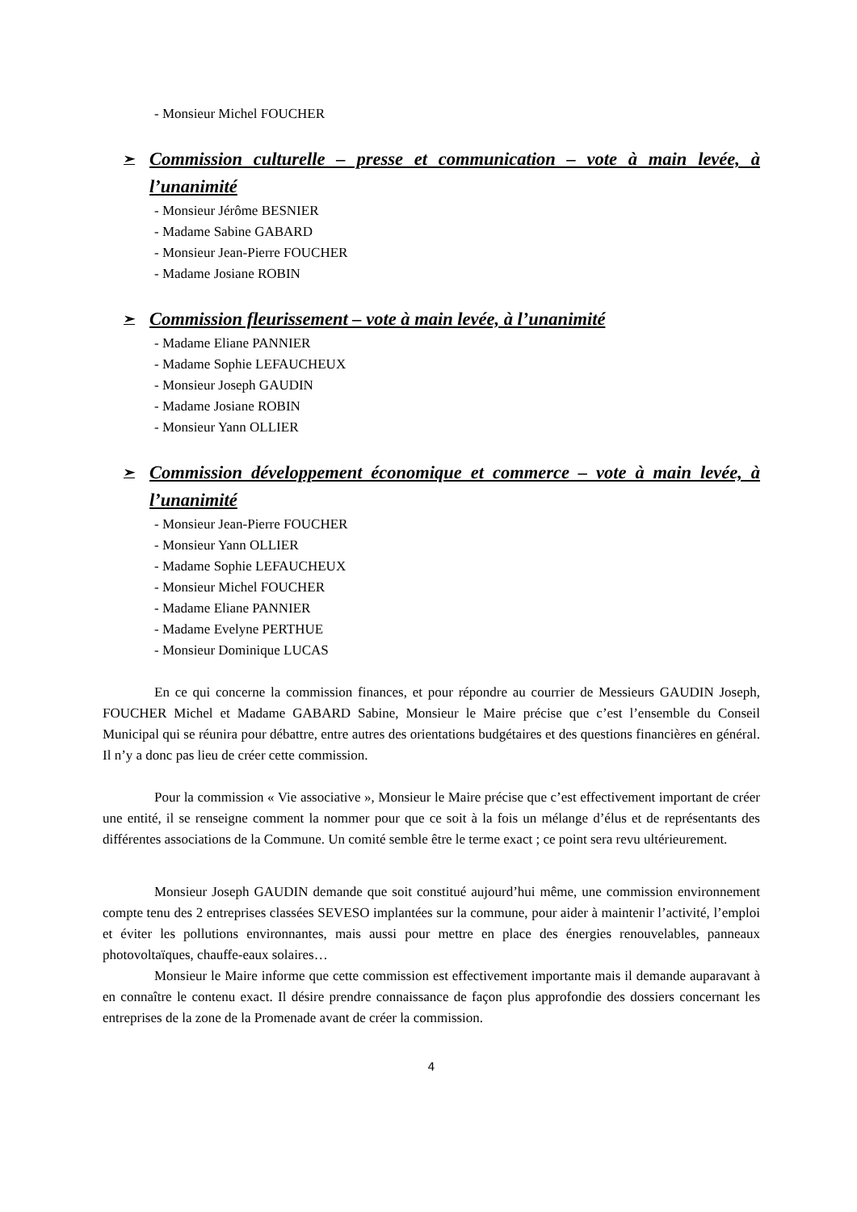- Monsieur Michel FOUCHER
➢ Commission culturelle – presse et communication – vote à main levée, à l’unanimité
- Monsieur Jérôme BESNIER
- Madame Sabine GABARD
- Monsieur Jean-Pierre FOUCHER
- Madame Josiane ROBIN
➢ Commission fleurissement – vote à main levée, à l’unanimité
- Madame Eliane PANNIER
- Madame Sophie LEFAUCHEUX
- Monsieur Joseph GAUDIN
- Madame Josiane ROBIN
- Monsieur Yann OLLIER
➢ Commission développement économique et commerce – vote à main levée, à l’unanimité
- Monsieur Jean-Pierre FOUCHER
- Monsieur Yann OLLIER
- Madame Sophie LEFAUCHEUX
- Monsieur Michel FOUCHER
- Madame Eliane PANNIER
- Madame Evelyne PERTHUE
- Monsieur Dominique LUCAS
En ce qui concerne la commission finances, et pour répondre au courrier de Messieurs GAUDIN Joseph, FOUCHER Michel et Madame GABARD Sabine, Monsieur le Maire précise que c’est l’ensemble du Conseil Municipal qui se réunira pour débattre, entre autres des orientations budgétaires et des questions financières en général. Il n’y a donc pas lieu de créer cette commission.
Pour la commission « Vie associative », Monsieur le Maire précise que c’est effectivement important de créer une entité, il se renseigne comment la nommer pour que ce soit à la fois un mélange d’élus et de représentants des différentes associations de la Commune. Un comité semble être le terme exact ; ce point sera revu ultérieurement.
Monsieur Joseph GAUDIN demande que soit constitué aujourd’hui même, une commission environnement compte tenu des 2 entreprises classées SEVESO implantées sur la commune, pour aider à maintenir l’activité, l’emploi et éviter les pollutions environnantes, mais aussi pour mettre en place des énergies renouvelables, panneaux photovoltaïques, chauffe-eaux solaires…
Monsieur le Maire informe que cette commission est effectivement importante mais il demande auparavant à en connaître le contenu exact. Il désire prendre connaissance de façon plus approfondie des dossiers concernant les entreprises de la zone de la Promenade avant de créer la commission.
4